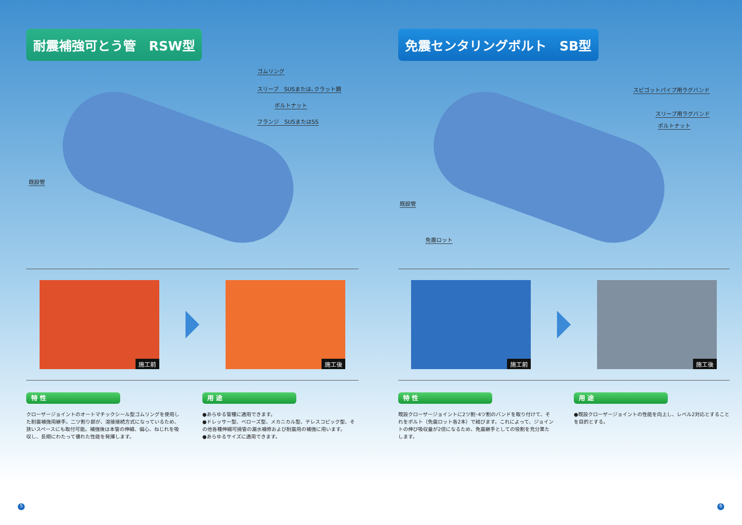耐震補強可とう管　RSW型
ゴムリング
スリーブ　SUSまたは､クラット鋼
ボルトナット
フランジ　SUSまたはSS
既設管
施工前 施工後
特 性
クローザージョイントのオートマチックシール型ゴムリングを使用した耐震補強用継手。二ツ割り部が、溶接接続方式になっているため、狭いスペースにも取付可能。補強後は本管の伸縮、偏心、ねじれを吸収し、長期にわたって優れた性能を発揮します。
用 途
●あらゆる管種に適用できます。
●ドレッサー型、ベローズ型、メカニカル型、テレスコピック型、その他各種伸縮可撓管の漏水補修および耐震用の補強に用います。
●あらゆるサイズに適用できます。
5
免震センタリングボルト　SB型
スピゴットパイプ用ラグバンド
スリーブ用ラグバンド
ボルトナット
既設管
免震ロット
施工前 施工後
特 性
既設クローザージョイントに2ツ割･4ツ割のバンドを取り付けて、それをボルト（免震ロット各2本）で結びます。これによって、ジョイントの伸び吸収量が2倍になるため、免震継手としての役割を充分果たします。
用 途
●既設クローザージョイントの性能を向上し、レベル2対応とすることを目的とする。
6